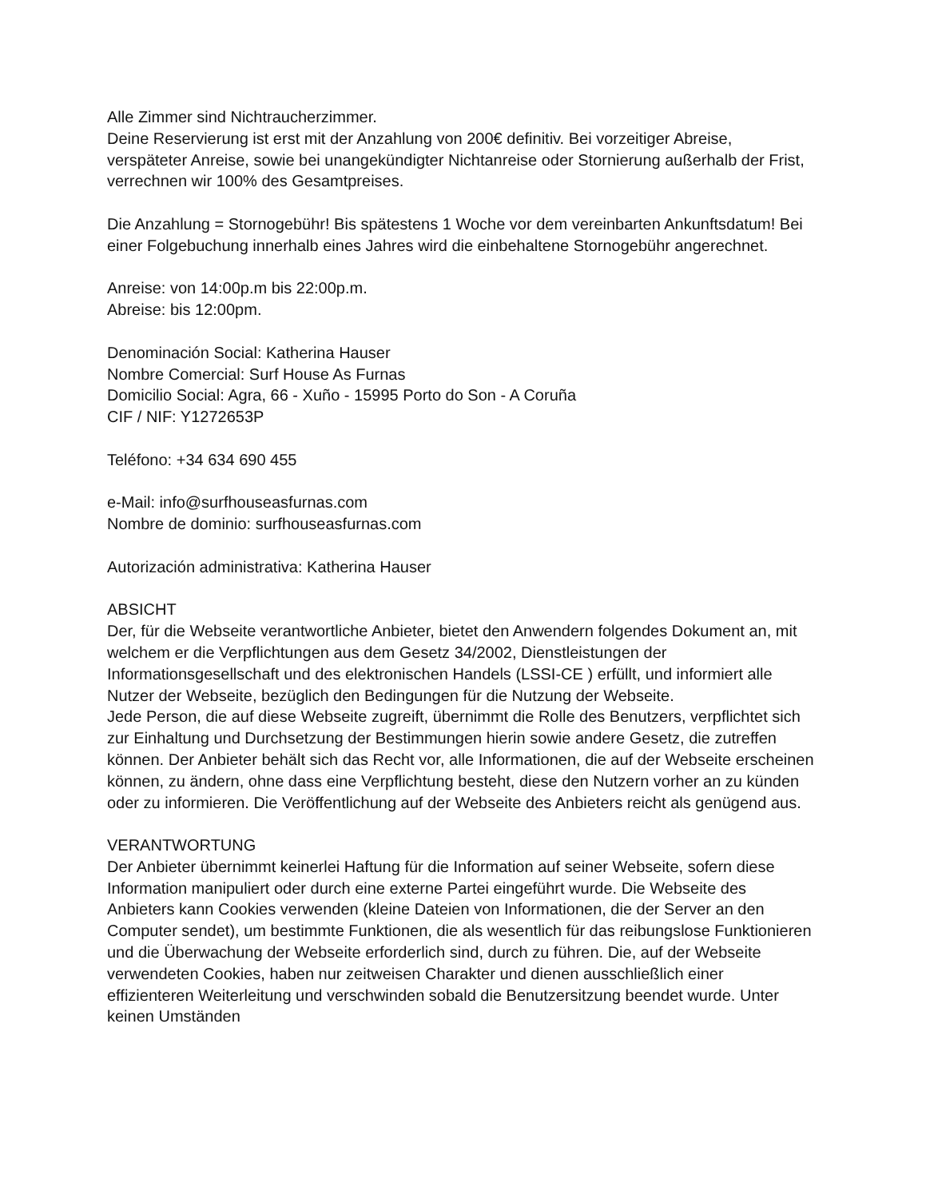Alle Zimmer sind Nichtraucherzimmer.
Deine Reservierung ist erst mit der Anzahlung von 200€ definitiv. Bei vorzeitiger Abreise, verspäteter Anreise, sowie bei unangekündigter Nichtanreise oder Stornierung außerhalb der Frist, verrechnen wir 100% des Gesamtpreises.
Die Anzahlung = Stornogebühr! Bis spätestens 1 Woche vor dem vereinbarten Ankunftsdatum! Bei einer Folgebuchung innerhalb eines Jahres wird die einbehaltene Stornogebühr angerechnet.
Anreise: von 14:00p.m bis 22:00p.m.
Abreise: bis 12:00pm.
Denominación Social: Katherina Hauser
Nombre Comercial: Surf House As Furnas
Domicilio Social: Agra, 66 - Xuño - 15995 Porto do Son - A Coruña
CIF / NIF: Y1272653P
Teléfono: +34 634 690 455
e-Mail: info@surfhouseasfurnas.com
Nombre de dominio: surfhouseasfurnas.com
Autorización administrativa: Katherina Hauser
ABSICHT
Der, für die Webseite verantwortliche Anbieter, bietet den Anwendern folgendes Dokument an, mit welchem er die Verpflichtungen aus dem Gesetz 34/2002, Dienstleistungen der Informationsgesellschaft und des elektronischen Handels (LSSI-CE ) erfüllt, und informiert alle Nutzer der Webseite, bezüglich den Bedingungen für die Nutzung der Webseite.
Jede Person, die auf diese Webseite zugreift, übernimmt die Rolle des Benutzers, verpflichtet sich zur Einhaltung und Durchsetzung der Bestimmungen hierin sowie andere Gesetz, die zutreffen können. Der Anbieter behält sich das Recht vor, alle Informationen, die auf der Webseite erscheinen können, zu ändern, ohne dass eine Verpflichtung besteht, diese den Nutzern vorher an zu künden oder zu informieren. Die Veröffentlichung auf der Webseite des Anbieters reicht als genügend aus.
VERANTWORTUNG
Der Anbieter übernimmt keinerlei Haftung für die Information auf seiner Webseite, sofern diese Information manipuliert oder durch eine externe Partei eingeführt wurde. Die Webseite des Anbieters kann Cookies verwenden (kleine Dateien von Informationen, die der Server an den Computer sendet), um bestimmte Funktionen, die als wesentlich für das reibungslose Funktionieren und die Überwachung der Webseite erforderlich sind, durch zu führen. Die, auf der Webseite verwendeten Cookies, haben nur zeitweisen Charakter und dienen ausschließlich einer effizienteren Weiterleitung und verschwinden sobald die Benutzersitzung beendet wurde. Unter keinen Umständen